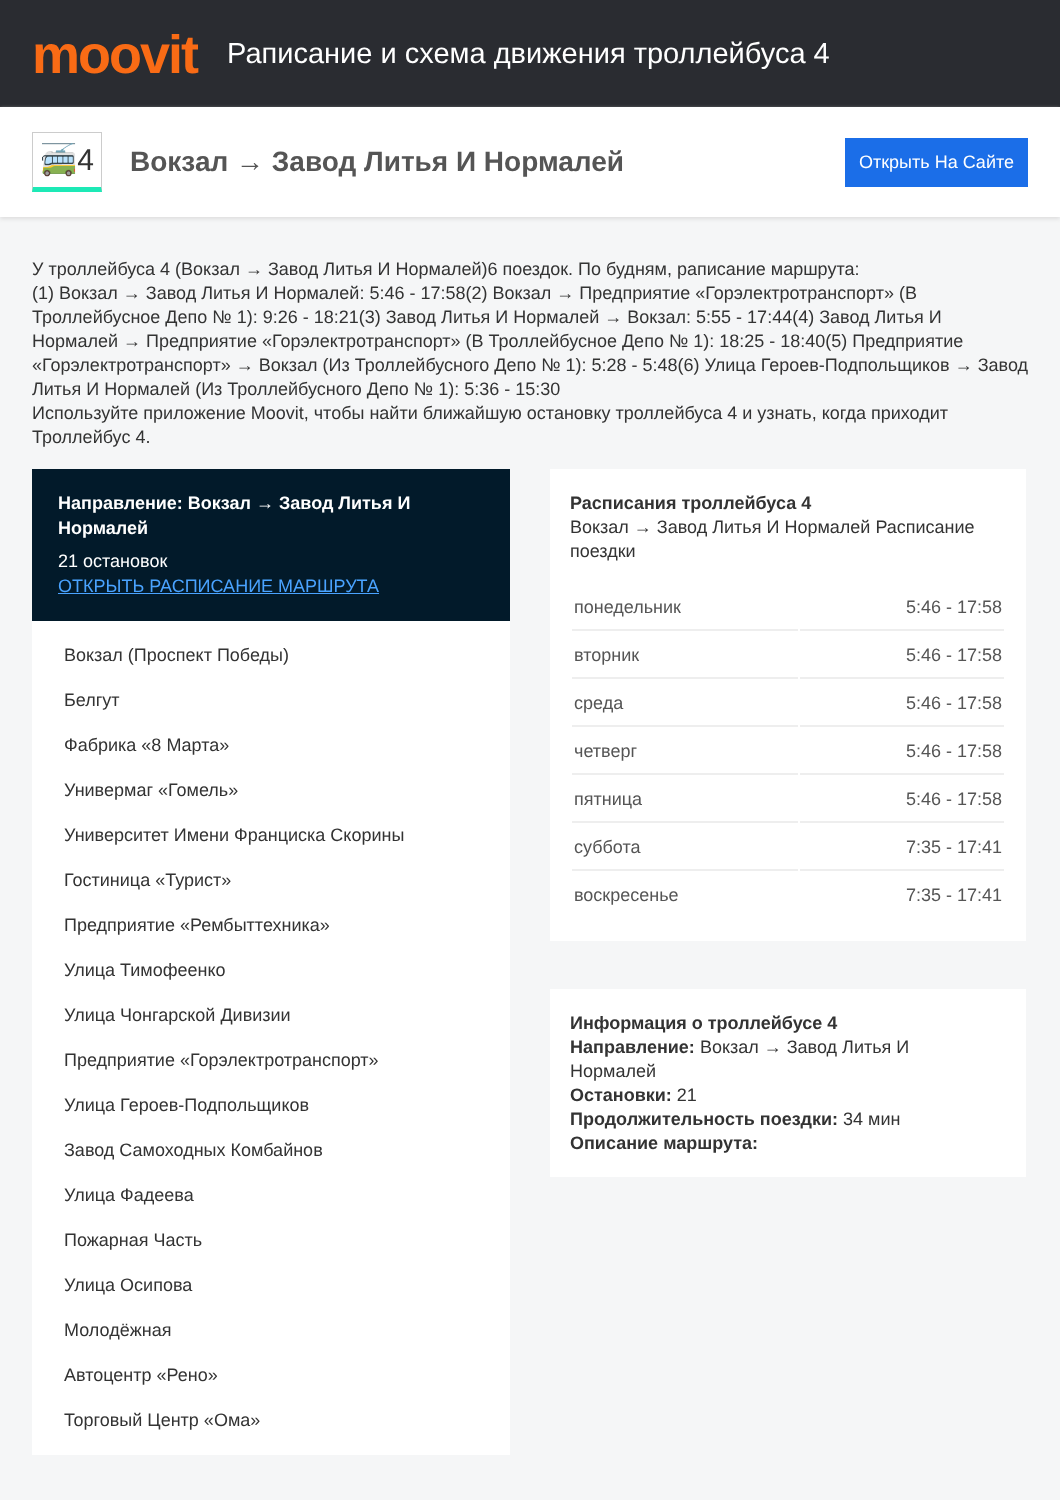moovit
Раписание и схема движения троллейбуса 4
🚎4
Вокзал → Завод Литья И Нормалей
Открыть На Сайте
У троллейбуса 4 (Вокзал → Завод Литья И Нормалей)6 поездок. По будням, раписание маршрута:
(1) Вокзал → Завод Литья И Нормалей: 5:46 - 17:58(2) Вокзал → Предприятие «Горэлектротранспорт» (В Троллейбусное Депо № 1): 9:26 - 18:21(3) Завод Литья И Нормалей → Вокзал: 5:55 - 17:44(4) Завод Литья И Нормалей → Предприятие «Горэлектротранспорт» (В Троллейбусное Депо № 1): 18:25 - 18:40(5) Предприятие «Горэлектротранспорт» → Вокзал (Из Троллейбусного Депо № 1): 5:28 - 5:48(6) Улица Героев-Подпольщиков → Завод Литья И Нормалей (Из Троллейбусного Депо № 1): 5:36 - 15:30
Используйте приложение Moovit, чтобы найти ближайшую остановку троллейбуса 4 и узнать, когда приходит Троллейбус 4.
Направление: Вокзал → Завод Литья И Нормалей
21 остановок
ОТКРЫТЬ РАСПИСАНИЕ МАРШРУТА
Вокзал (Проспект Победы)
Белгут
Фабрика «8 Марта»
Универмаг «Гомель»
Университет Имени Франциска Скорины
Гостиница «Турист»
Предприятие «Рембыттехника»
Улица Тимофеенко
Улица Чонгарской Дивизии
Предприятие «Горэлектротранспорт»
Улица Героев-Подпольщиков
Завод Самоходных Комбайнов
Улица Фадеева
Пожарная Часть
Улица Осипова
Молодёжная
Автоцентр «Рено»
Торговый Центр «Ома»
Расписания троллейбуса 4
Вокзал → Завод Литья И Нормалей Расписание поездки
| понедельник | 5:46 - 17:58 |
| вторник | 5:46 - 17:58 |
| среда | 5:46 - 17:58 |
| четверг | 5:46 - 17:58 |
| пятница | 5:46 - 17:58 |
| суббота | 7:35 - 17:41 |
| воскресенье | 7:35 - 17:41 |
Информация о троллейбусе 4
Направление: Вокзал → Завод Литья И
Нормалей
Остановки: 21
Продолжительность поездки: 34 мин
Описание маршрута: